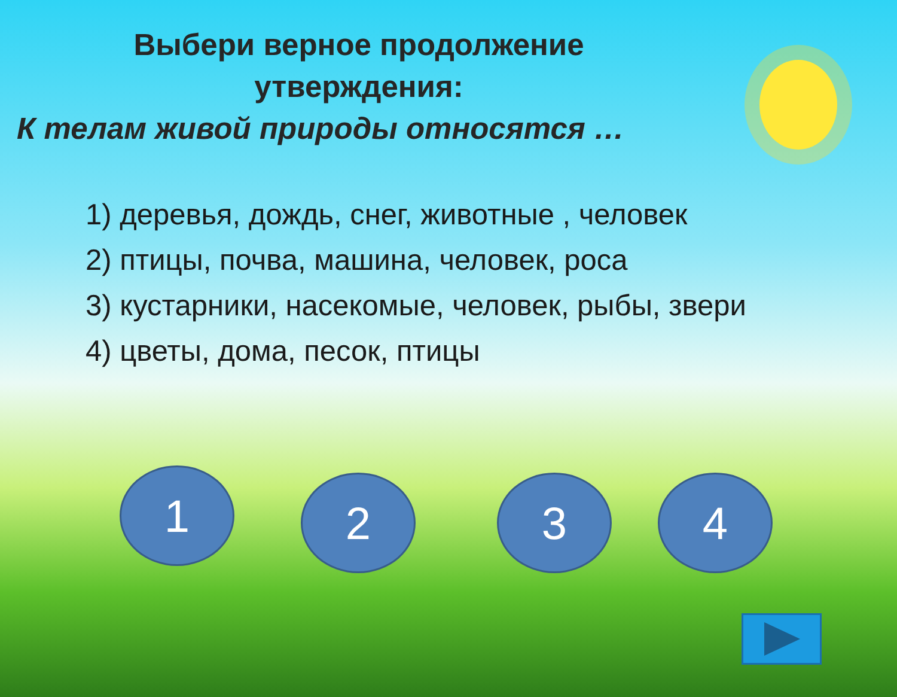Выбери верное продолжение
утверждения:
К телам живой природы относятся …
1) деревья, дождь, снег, животные , человек
2) птицы, почва, машина, человек, роса
3) кустарники, насекомые, человек, рыбы, звери
4) цветы, дома, песок, птицы
1 2 3 4